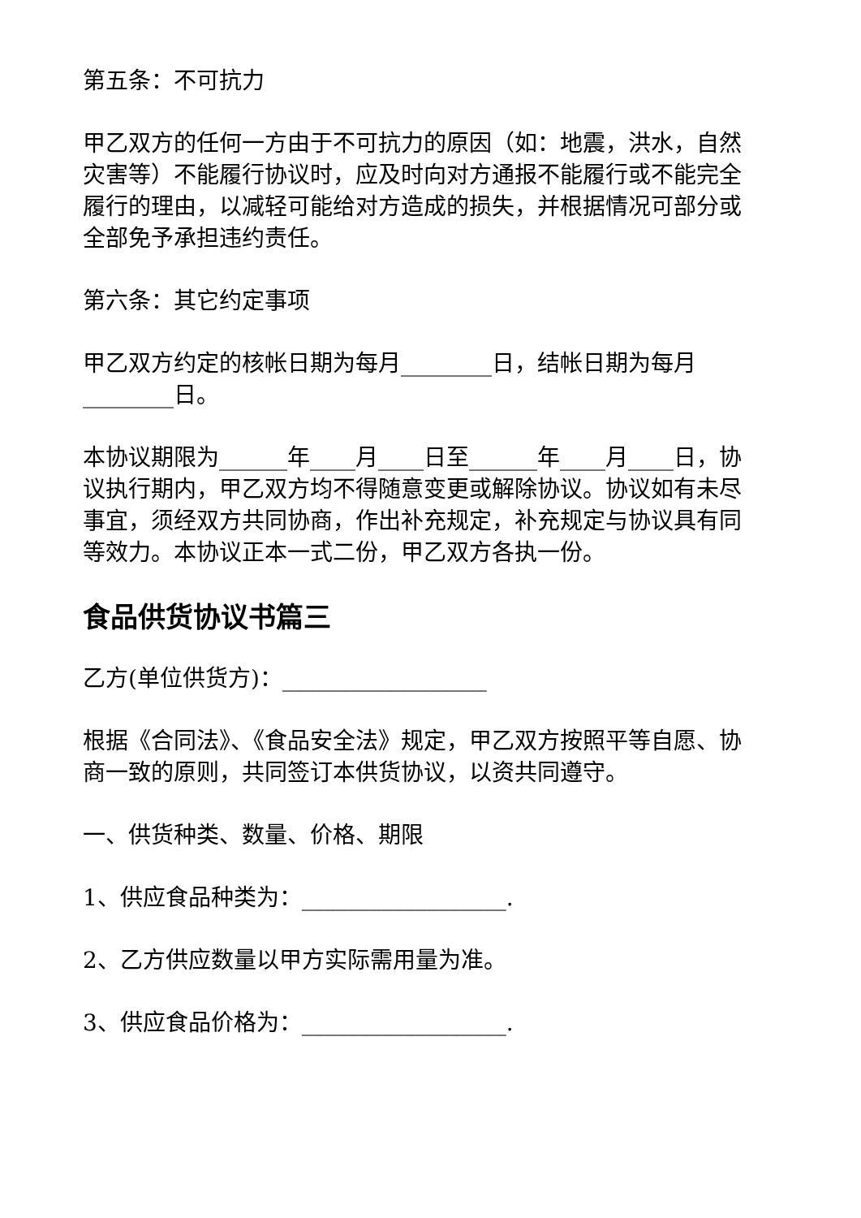第五条：不可抗力
甲乙双方的任何一方由于不可抗力的原因（如：地震，洪水，自然灾害等）不能履行协议时，应及时向对方通报不能履行或不能完全履行的理由，以减轻可能给对方造成的损失，并根据情况可部分或全部免予承担违约责任。
第六条：其它约定事项
甲乙双方约定的核帐日期为每月________日，结帐日期为每月________日。
本协议期限为______年____月____日至______年____月____日，协议执行期内，甲乙双方均不得随意变更或解除协议。协议如有未尽事宜，须经双方共同协商，作出补充规定，补充规定与协议具有同等效力。本协议正本一式二份，甲乙双方各执一份。
食品供货协议书篇三
乙方(单位供货方)：__________________
根据《合同法》、《食品安全法》规定，甲乙双方按照平等自愿、协商一致的原则，共同签订本供货协议，以资共同遵守。
一、供货种类、数量、价格、期限
1、供应食品种类为：__________________.
2、乙方供应数量以甲方实际需用量为准。
3、供应食品价格为：__________________.